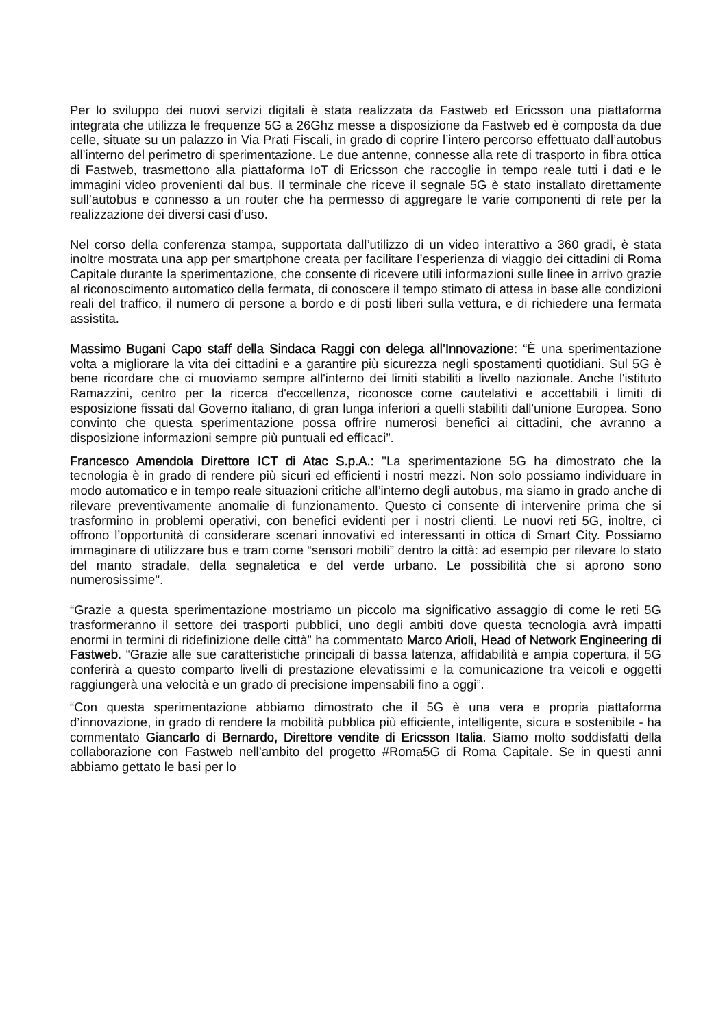Per lo sviluppo dei nuovi servizi digitali è stata realizzata da Fastweb ed Ericsson una piattaforma integrata che utilizza le frequenze 5G a 26Ghz messe a disposizione da Fastweb ed è composta da due celle, situate su un palazzo in Via Prati Fiscali, in grado di coprire l’intero percorso effettuato dall’autobus all’interno del perimetro di sperimentazione. Le due antenne, connesse alla rete di trasporto in fibra ottica di Fastweb, trasmettono alla piattaforma IoT di Ericsson che raccoglie in tempo reale tutti i dati e le immagini video provenienti dal bus. Il terminale che riceve il segnale 5G è stato installato direttamente sull’autobus e connesso a un router che ha permesso di aggregare le varie componenti di rete per la realizzazione dei diversi casi d’uso.
Nel corso della conferenza stampa, supportata dall’utilizzo di un video interattivo a 360 gradi, è stata inoltre mostrata una app per smartphone creata per facilitare l’esperienza di viaggio dei cittadini di Roma Capitale durante la sperimentazione, che consente di ricevere utili informazioni sulle linee in arrivo grazie al riconoscimento automatico della fermata, di conoscere il tempo stimato di attesa in base alle condizioni reali del traffico, il numero di persone a bordo e di posti liberi sulla vettura, e di richiedere una fermata assistita.
Massimo Bugani Capo staff della Sindaca Raggi con delega all’Innovazione: “È una sperimentazione volta a migliorare la vita dei cittadini e a garantire più sicurezza negli spostamenti quotidiani. Sul 5G è bene ricordare che ci muoviamo sempre all'interno dei limiti stabiliti a livello nazionale. Anche l'istituto Ramazzini, centro per la ricerca d'eccellenza, riconosce come cautelativi e accettabili i limiti di esposizione fissati dal Governo italiano, di gran lunga inferiori a quelli stabiliti dall'unione Europea. Sono convinto che questa sperimentazione possa offrire numerosi benefici ai cittadini, che avranno a disposizione informazioni sempre più puntuali ed efficaci”.
Francesco Amendola Direttore ICT di Atac S.p.A.: "La sperimentazione 5G ha dimostrato che la tecnologia è in grado di rendere più sicuri ed efficienti i nostri mezzi. Non solo possiamo individuare in modo automatico e in tempo reale situazioni critiche all’interno degli autobus, ma siamo in grado anche di rilevare preventivamente anomalie di funzionamento. Questo ci consente di intervenire prima che si trasformino in problemi operativi, con benefici evidenti per i nostri clienti. Le nuovi reti 5G, inoltre, ci offrono l’opportunità di considerare scenari innovativi ed interessanti in ottica di Smart City. Possiamo immaginare di utilizzare bus e tram come “sensori mobili” dentro la città: ad esempio per rilevare lo stato del manto stradale, della segnaletica e del verde urbano. Le possibilità che si aprono sono numerosissime".
“Grazie a questa sperimentazione mostriamo un piccolo ma significativo assaggio di come le reti 5G trasformeranno il settore dei trasporti pubblici, uno degli ambiti dove questa tecnologia avrà impatti enormi in termini di ridefinizione delle città” ha commentato Marco Arioli, Head of Network Engineering di Fastweb. “Grazie alle sue caratteristiche principali di bassa latenza, affidabilità e ampia copertura, il 5G conferirà a questo comparto livelli di prestazione elevatissimi e la comunicazione tra veicoli e oggetti raggiungerà una velocità e un grado di precisione impensabili fino a oggi”.
“Con questa sperimentazione abbiamo dimostrato che il 5G è una vera e propria piattaforma d’innovazione, in grado di rendere la mobilità pubblica più efficiente, intelligente, sicura e sostenibile - ha commentato Giancarlo di Bernardo, Direttore vendite di Ericsson Italia. Siamo molto soddisfatti della collaborazione con Fastweb nell’ambito del progetto #Roma5G di Roma Capitale. Se in questi anni abbiamo gettato le basi per lo